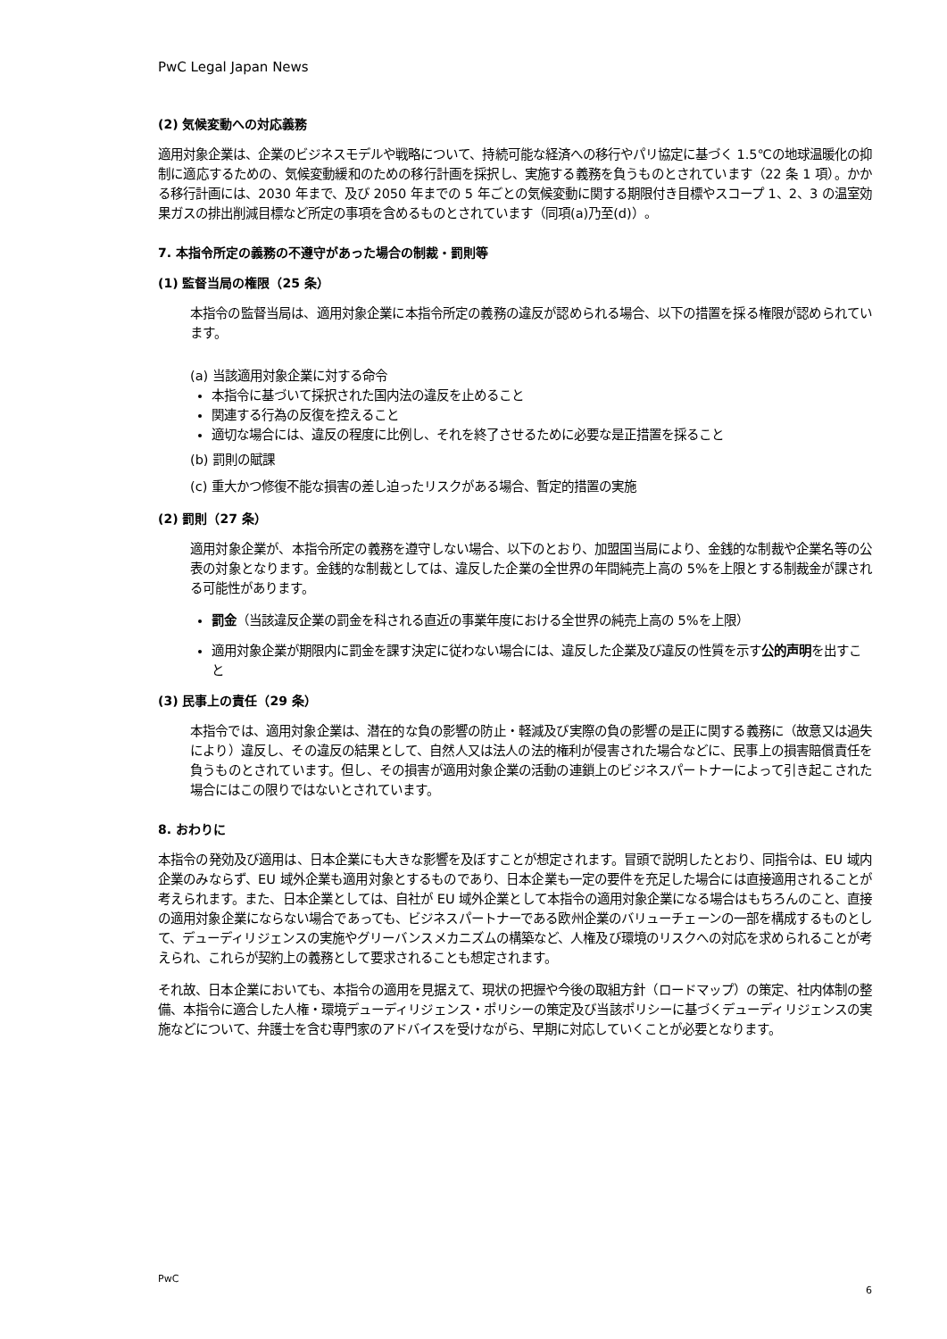PwC Legal Japan News
(2) 気候変動への対応義務
適用対象企業は、企業のビジネスモデルや戦略について、持続可能な経済への移行やパリ協定に基づく 1.5℃の地球温暖化の抑制に適応するための、気候変動緩和のための移行計画を採択し、実施する義務を負うものとされています（22 条 1 項）。かかる移行計画には、2030 年まで、及び 2050 年までの 5 年ごとの気候変動に関する期限付き目標やスコープ 1、2、3 の温室効果ガスの排出削減目標など所定の事項を含めるものとされています（同項(a)乃至(d)）。
7. 本指令所定の義務の不遵守があった場合の制裁・罰則等
(1) 監督当局の権限（25 条）
本指令の監督当局は、適用対象企業に本指令所定の義務の違反が認められる場合、以下の措置を採る権限が認められています。
(a) 当該適用対象企業に対する命令
本指令に基づいて採択された国内法の違反を止めること
関連する行為の反復を控えること
適切な場合には、違反の程度に比例し、それを終了させるために必要な是正措置を採ること
(b) 罰則の賦課
(c) 重大かつ修復不能な損害の差し迫ったリスクがある場合、暫定的措置の実施
(2) 罰則（27 条）
適用対象企業が、本指令所定の義務を遵守しない場合、以下のとおり、加盟国当局により、金銭的な制裁や企業名等の公表の対象となります。金銭的な制裁としては、違反した企業の全世界の年間純売上高の 5%を上限とする制裁金が課される可能性があります。
罰金（当該違反企業の罰金を科される直近の事業年度における全世界の純売上高の 5%を上限）
適用対象企業が期限内に罰金を課す決定に従わない場合には、違反した企業及び違反の性質を示す公的声明を出すこと
(3) 民事上の責任（29 条）
本指令では、適用対象企業は、潜在的な負の影響の防止・軽減及び実際の負の影響の是正に関する義務に（故意又は過失により）違反し、その違反の結果として、自然人又は法人の法的権利が侵害された場合などに、民事上の損害賠償責任を負うものとされています。但し、その損害が適用対象企業の活動の連鎖上のビジネスパートナーによって引き起こされた場合にはこの限りではないとされています。
8. おわりに
本指令の発効及び適用は、日本企業にも大きな影響を及ぼすことが想定されます。冒頭で説明したとおり、同指令は、EU 域内企業のみならず、EU 域外企業も適用対象とするものであり、日本企業も一定の要件を充足した場合には直接適用されることが考えられます。また、日本企業としては、自社が EU 域外企業として本指令の適用対象企業になる場合はもちろんのこと、直接の適用対象企業にならない場合であっても、ビジネスパートナーである欧州企業のバリューチェーンの一部を構成するものとして、デューディリジェンスの実施やグリーバンスメカニズムの構築など、人権及び環境のリスクへの対応を求められることが考えられ、これらが契約上の義務として要求されることも想定されます。
それ故、日本企業においても、本指令の適用を見据えて、現状の把握や今後の取組方針（ロードマップ）の策定、社内体制の整備、本指令に適合した人権・環境デューディリジェンス・ポリシーの策定及び当該ポリシーに基づくデューディリジェンスの実施などについて、弁護士を含む専門家のアドバイスを受けながら、早期に対応していくことが必要となります。
PwC
6